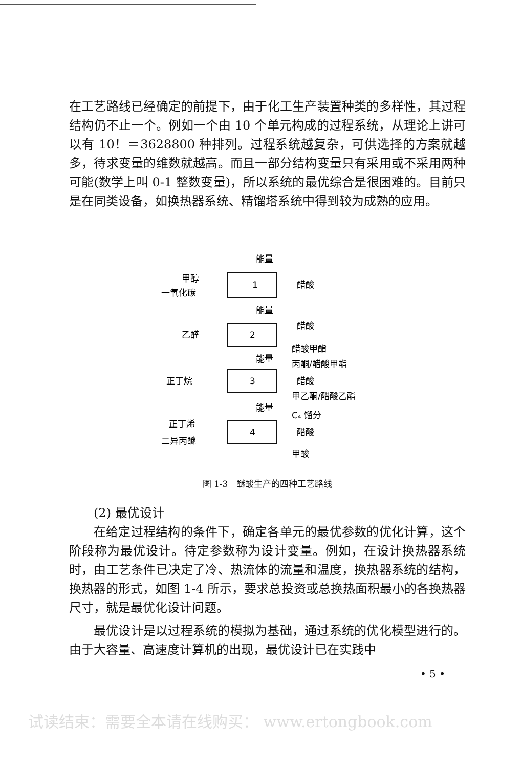在工艺路线已经确定的前提下，由于化工生产装置种类的多样性，其过程结构仍不止一个。例如一个由 10 个单元构成的过程系统，从理论上讲可以有 10！＝3628800 种排列。过程系统越复杂，可供选择的方案就越多，待求变量的维数就越高。而且一部分结构变量只有采用或不采用两种可能(数学上叫 0-1 整数变量)，所以系统的最优综合是很困难的。目前只是在同类设备，如换热器系统、精馏塔系统中得到较为成熟的应用。
1
2
3
4
能量
甲醇
一氧化碳
醋酸
能量
乙醛
醋酸
醋酸甲酯
能量
丙酮/醋酸甲酯
正丁烷
醋酸
甲乙酮/醋酸乙酯
能量
C₄ 馏分
正丁烯
醋酸
二异丙醚
甲酸
图 1-3　醚酸生产的四种工艺路线
(2) 最优设计
在给定过程结构的条件下，确定各单元的最优参数的优化计算，这个阶段称为最优设计。待定参数称为设计变量。例如，在设计换热器系统时，由工艺条件已决定了冷、热流体的流量和温度，换热器系统的结构，换热器的形式，如图 1-4 所示，要求总投资或总换热面积最小的各换热器尺寸，就是最优化设计问题。
最优设计是以过程系统的模拟为基础，通过系统的优化模型进行的。由于大容量、高速度计算机的出现，最优设计已在实践中
• 5 •
试读结束：需要全本请在线购买： www.ertongbook.com